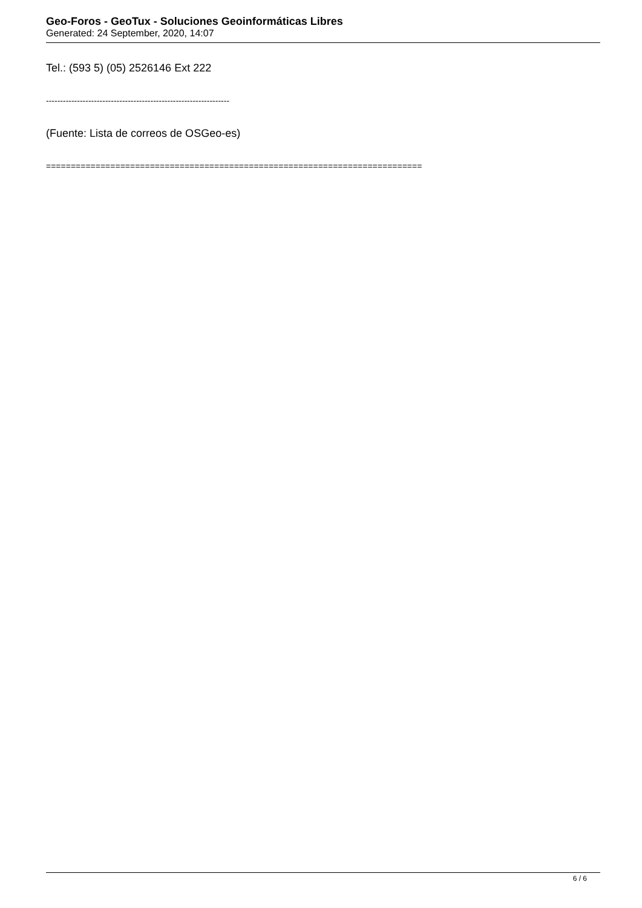Geo-Foros - GeoTux - Soluciones Geoinformáticas Libres
Generated: 24 September, 2020, 14:07
Tel.: (593 5) (05) 2526146 Ext 222
-----------------------------------------------------------------
(Fuente: Lista de correos de OSGeo-es)
============================================================================
6 / 6